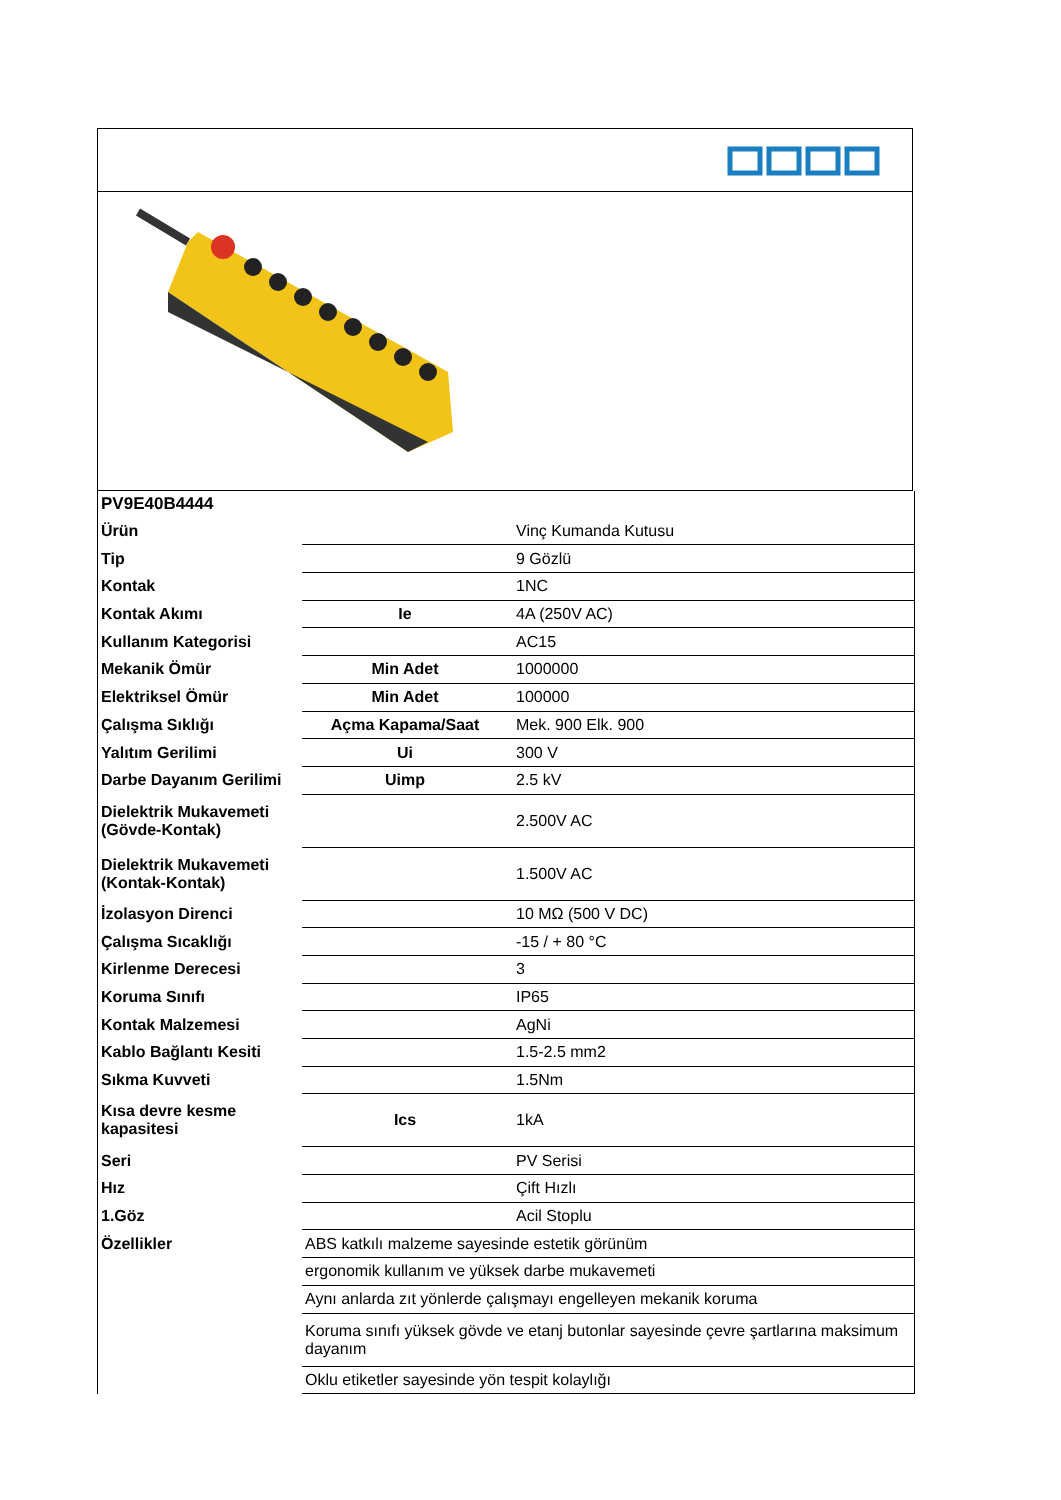| PV9E40B4444 | | |
| Ürün | | Vinç Kumanda Kutusu |
| Tip | | 9 Gözlü |
| Kontak | | 1NC |
| Kontak Akımı | Ie | 4A (250V AC) |
| Kullanım Kategorisi | | AC15 |
| Mekanik Ömür | Min Adet | 1000000 |
| Elektriksel Ömür | Min Adet | 100000 |
| Çalışma Sıklığı | Açma Kapama/Saat | Mek. 900 Elk. 900 |
| Yalıtım Gerilimi | Ui | 300 V |
| Darbe Dayanım Gerilimi | Uimp | 2.5 kV |
| Dielektrik Mukavemeti (Gövde-Kontak) | | 2.500V AC |
| Dielektrik Mukavemeti (Kontak-Kontak) | | 1.500V AC |
| İzolasyon Direnci | | 10 MΩ (500 V DC) |
| Çalışma Sıcaklığı | | -15 / + 80 °C |
| Kirlenme Derecesi | | 3 |
| Koruma Sınıfı | | IP65 |
| Kontak Malzemesi | | AgNi |
| Kablo Bağlantı Kesiti | | 1.5-2.5 mm2 |
| Sıkma Kuvveti | | 1.5Nm |
| Kısa devre kesme kapasitesi | Ics | 1kA |
| Seri | | PV Serisi |
| Hız | | Çift Hızlı |
| 1.Göz | | Acil Stoplu |
| Özellikler | ABS katkılı malzeme sayesinde estetik görünüm | |
| | ergonomik kullanım ve yüksek darbe mukavemeti | |
| | Aynı anlarda zıt yönlerde çalışmayı engelleyen mekanik koruma | |
| | Koruma sınıfı yüksek gövde ve etanj butonlar sayesinde çevre şartlarına maksimum dayanım | |
| | Oklu etiketler sayesinde yön tespit kolaylığı | |